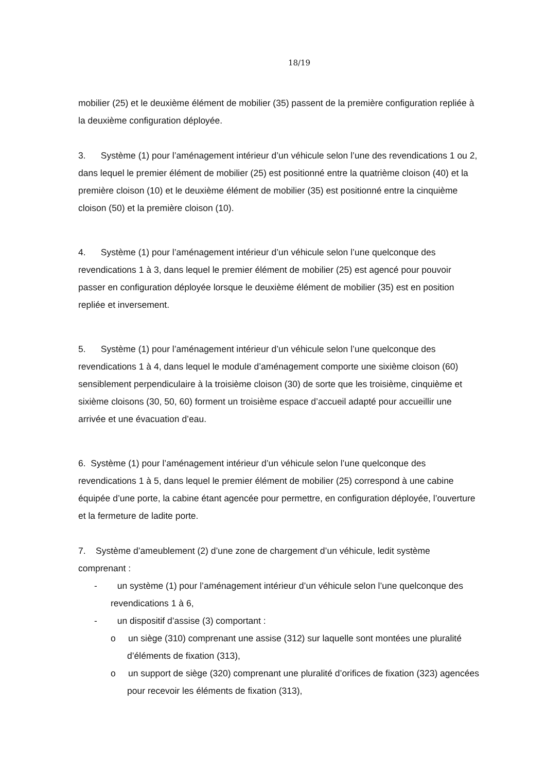18/19
mobilier (25) et le deuxième élément de mobilier (35) passent de la première configuration repliée à la deuxième configuration déployée.
3. Système (1) pour l’aménagement intérieur d’un véhicule selon l’une des revendications 1 ou 2, dans lequel le premier élément de mobilier (25) est positionné entre la quatrième cloison (40) et la première cloison (10) et le deuxième élément de mobilier (35) est positionné entre la cinquième cloison (50) et la première cloison (10).
4. Système (1) pour l’aménagement intérieur d’un véhicule selon l’une quelconque des revendications 1 à 3, dans lequel le premier élément de mobilier (25) est agencé pour pouvoir passer en configuration déployée lorsque le deuxième élément de mobilier (35) est en position repliée et inversement.
5. Système (1) pour l’aménagement intérieur d’un véhicule selon l’une quelconque des revendications 1 à 4, dans lequel le module d’aménagement comporte une sixième cloison (60) sensiblement perpendiculaire à la troisième cloison (30) de sorte que les troisième, cinquième et sixième cloisons (30, 50, 60) forment un troisième espace d’accueil adapté pour accueillir une arrivée et une évacuation d’eau.
6. Système (1) pour l’aménagement intérieur d’un véhicule selon l’une quelconque des revendications 1 à 5, dans lequel le premier élément de mobilier (25) correspond à une cabine équipée d’une porte, la cabine étant agencée pour permettre, en configuration déployée, l’ouverture et la fermeture de ladite porte.
7. Système d’ameublement (2) d’une zone de chargement d’un véhicule, ledit système comprenant :
- un système (1) pour l’aménagement intérieur d’un véhicule selon l’une quelconque des revendications 1 à 6,
- un dispositif d’assise (3) comportant :
o un siège (310) comprenant une assise (312) sur laquelle sont montées une pluralité d’éléments de fixation (313),
o un support de siège (320) comprenant une pluralité d’orifices de fixation (323) agencées pour recevoir les éléments de fixation (313),